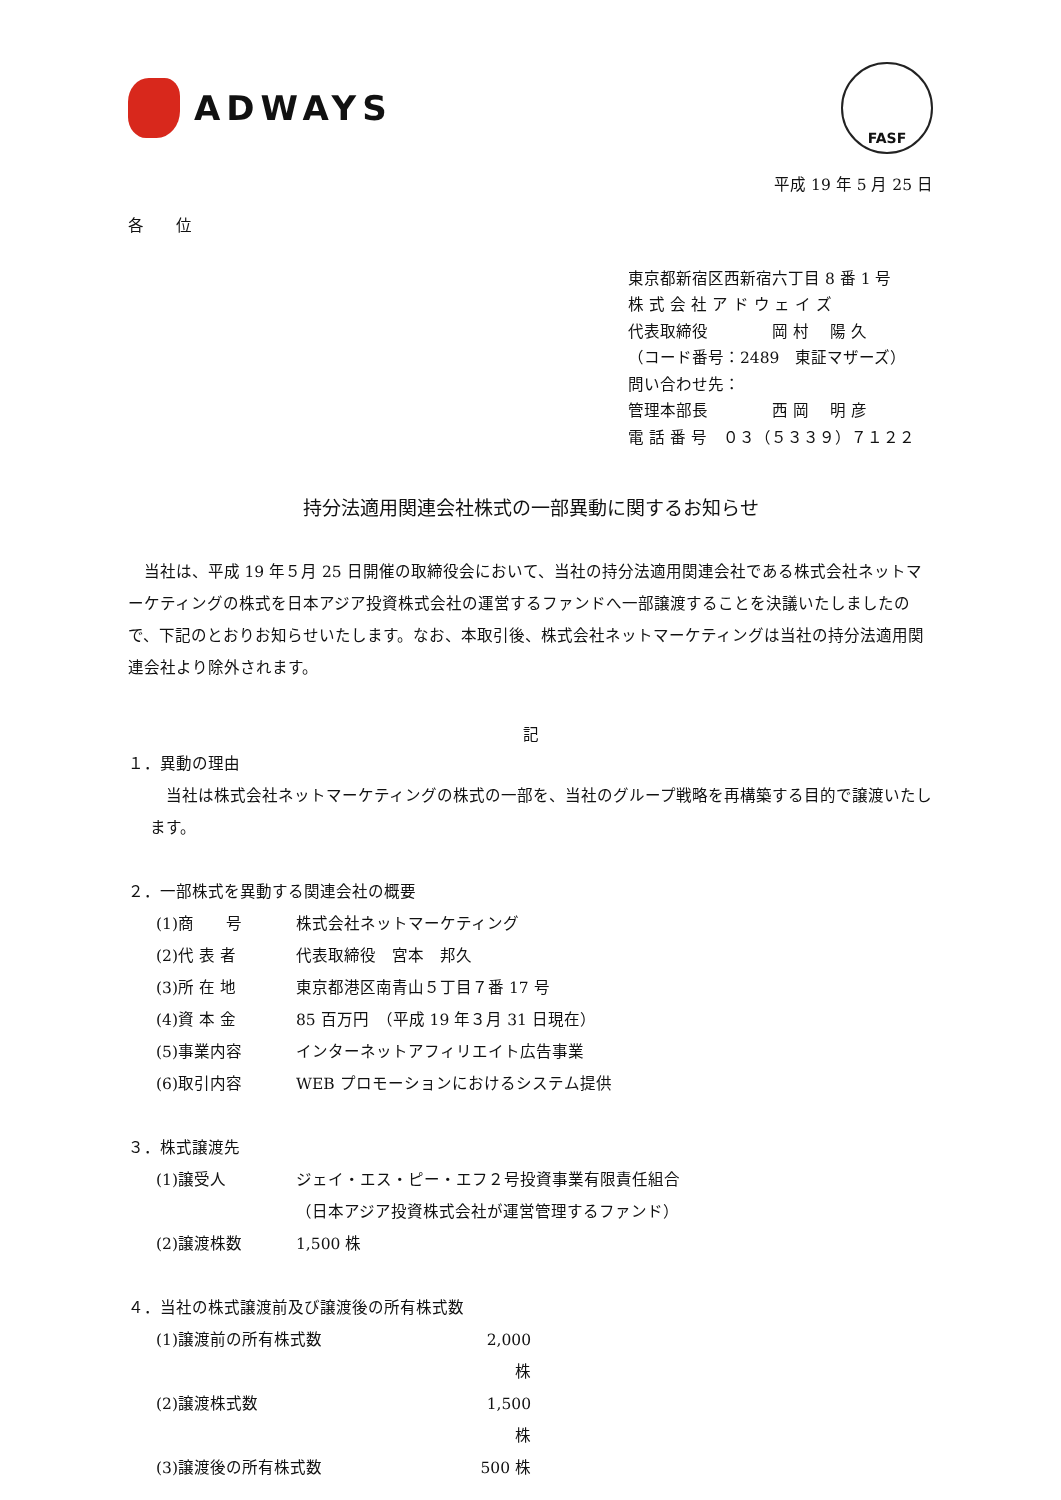ADWAYS
FASF
平成 19 年 5 月 25 日
各　　位
東京都新宿区西新宿六丁目 8 番 1 号
株 式 会 社 ア ド ウ ェ イ ズ
代表取締役　　　　岡 村　 陽 久
（コード番号：2489　東証マザーズ）
問い合わせ先：
管理本部長　　　　西 岡　 明 彦
電 話 番 号　０３（５３３９）７１２２
持分法適用関連会社株式の一部異動に関するお知らせ
当社は、平成 19 年５月 25 日開催の取締役会において、当社の持分法適用関連会社である株式会社ネットマーケティングの株式を日本アジア投資株式会社の運営するファンドへ一部譲渡することを決議いたしましたので、下記のとおりお知らせいたします。なお、本取引後、株式会社ネットマーケティングは当社の持分法適用関連会社より除外されます。
記
１．異動の理由
当社は株式会社ネットマーケティングの株式の一部を、当社のグループ戦略を再構築する目的で譲渡いたします。
２．一部株式を異動する関連会社の概要
(1)商　　号 株式会社ネットマーケティング
(2)代 表 者 代表取締役　宮本　邦久
(3)所 在 地 東京都港区南青山５丁目７番 17 号
(4)資 本 金 85 百万円　（平成 19 年３月 31 日現在）
(5)事業内容 インターネットアフィリエイト広告事業
(6)取引内容 WEB プロモーションにおけるシステム提供
３．株式譲渡先
(1)譲受人 ジェイ・エス・ピー・エフ２号投資事業有限責任組合
（日本アジア投資株式会社が運営管理するファンド）
(2)譲渡株数 1,500 株
４．当社の株式譲渡前及び譲渡後の所有株式数
(1)譲渡前の所有株式数 2,000 株
(2)譲渡株式数 1,500 株
(3)譲渡後の所有株式数 500 株